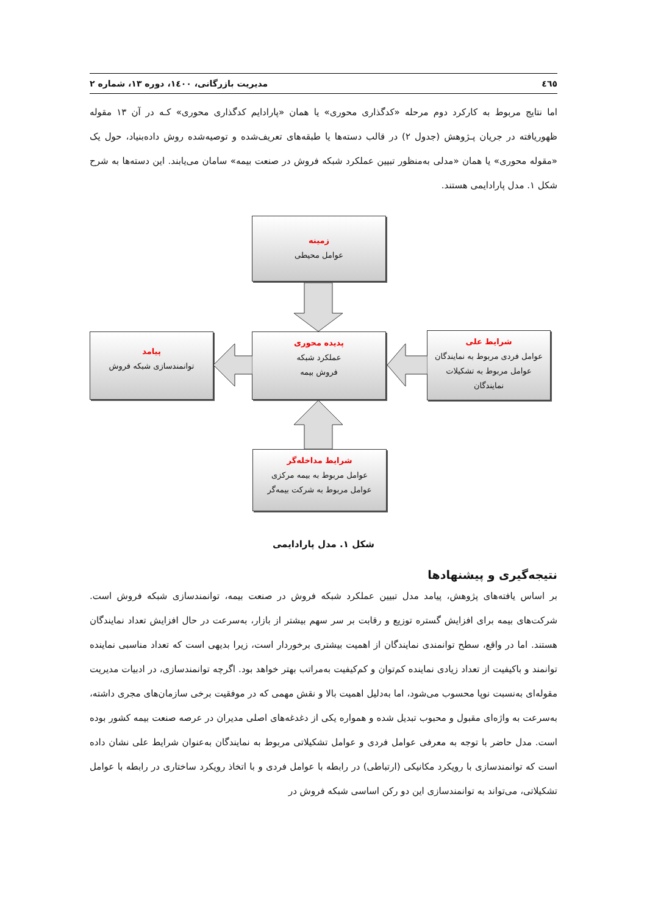٤٦٥ مدیریت بازرگانی، ١٤٠٠، دوره ١٣، شماره ٢
اما نتایج مربوط به کارکرد دوم مرحله «کدگذاری محوری» یا همان «پارادایم کدگذاری محوری» کـه در آن ١٣ مقوله ظهوریافته در جریان پـژوهش (جدول ٢) در قالب دسته‌ها یا طبقه‌های تعریف‌شده و توصیه‌شده روش داده‌بنیاد، حول یک «مقوله محوری» یا همان «مدلی به‌منظور تبیین عملکرد شبکه فروش در صنعت بیمه» سامان می‌یابند. این دسته‌ها به شرح شکل ١. مدل پارادایمی هستند.
زمینه
عوامل محیطی
پدیده محوری
عملکرد شبکه
فروش بیمه
پیامد
توانمندسازی شبکه فروش
شرایط علی
عوامل فردی مربوط به نمایندگان
عوامل مربوط به تشکیلات
نمایندگان
شرایط مداخله‌گر
عوامل مربوط به بیمه مرکزی
عوامل مربوط به شرکت بیمه‌گر
شکل ١. مدل پارادایمی
نتیجه‌گیری و پیشنهادها
بر اساس یافته‌های پژوهش، پیامد مدل تبیین عملکرد شبکه فروش در صنعت بیمه، توانمندسازی شبکه فروش است. شرکت‌های بیمه برای افزایش گستره توزیع و رقابت بر سر سهم بیشتر از بازار، به‌سرعت در حال افزایش تعداد نمایندگان هستند. اما در واقع، سطح توانمندی نمایندگان از اهمیت بیشتری برخوردار است، زیرا بدیهی است که تعداد مناسبی نماینده توانمند و باکیفیت از تعداد زیادی نماینده کم‌توان و کم‌کیفیت به‌مراتب بهتر خواهد بود. اگرچه توانمندسازی، در ادبیات مدیریت مقوله‌ای به‌نسبت نوپا محسوب می‌شود، اما به‌دلیل اهمیت بالا و نقش مهمی که در موفقیت برخی سازمان‌های مجری داشته، به‌سرعت به واژه‌ای مقبول و محبوب تبدیل شده و همواره یکی از دغدغه‌های اصلی مدیران در عرصه صنعت بیمه کشور بوده است. مدل حاضر با توجه به معرفی عوامل فردی و عوامل تشکیلاتی مربوط به نمایندگان به‌عنوان شرایط علی نشان داده است که توانمندسازی با رویکرد مکانیکی (ارتباطی) در رابطه با عوامل فردی و با اتخاذ رویکرد ساختاری در رابطه با عوامل تشکیلاتی، می‌تواند به توانمندسازی این دو رکن اساسی شبکه فروش در